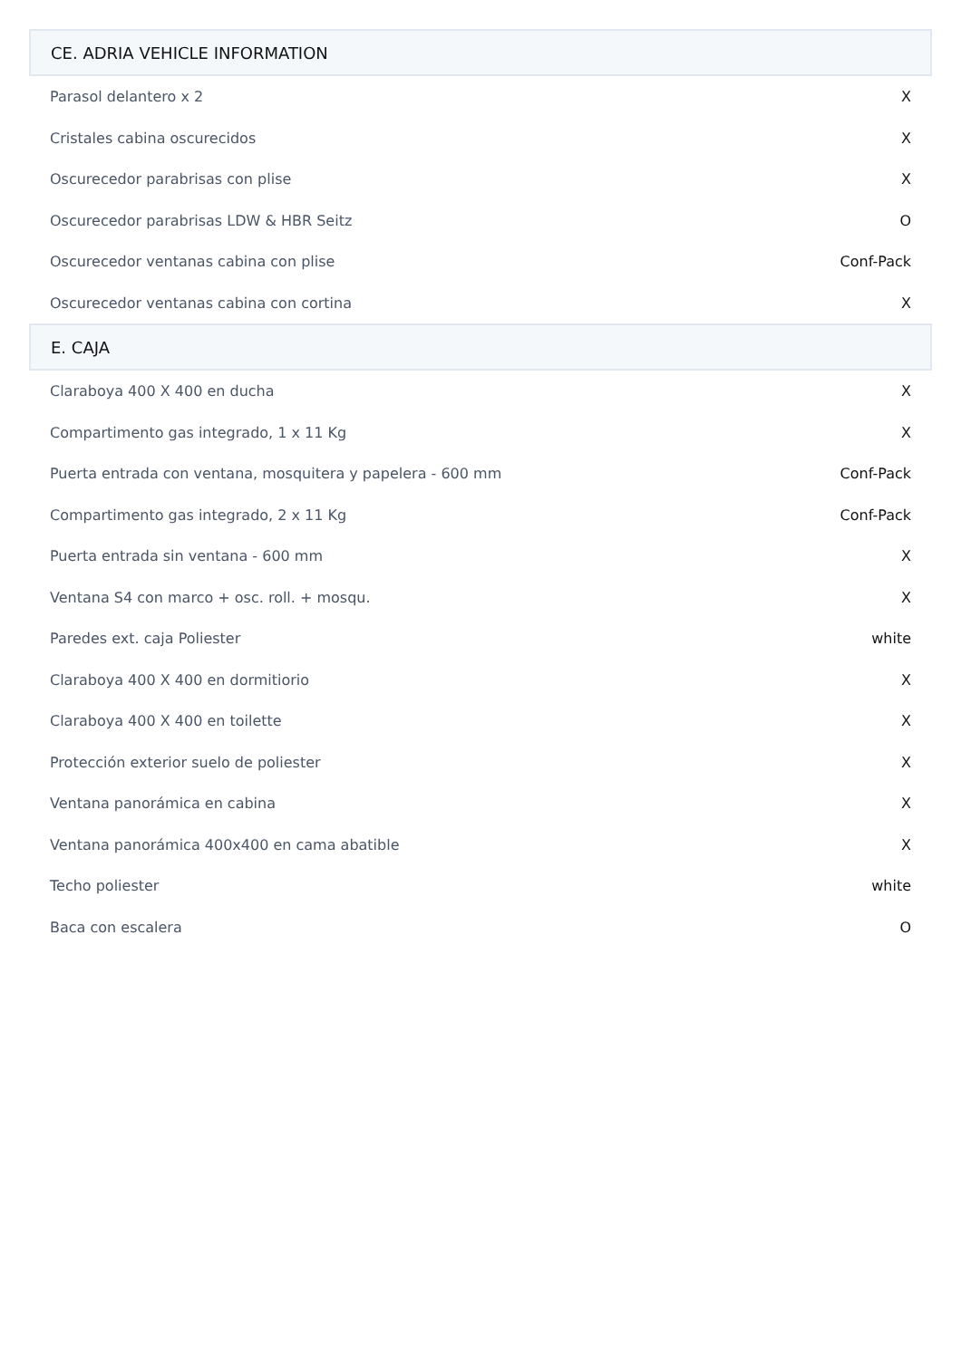| CE. ADRIA VEHICLE INFORMATION | |
| --- | --- |
| Parasol delantero x 2 | X |
| Cristales cabina oscurecidos | X |
| Oscurecedor parabrisas con plise | X |
| Oscurecedor parabrisas LDW & HBR Seitz | O |
| Oscurecedor ventanas cabina con plise | Conf-Pack |
| Oscurecedor ventanas cabina con cortina | X |
| E. CAJA | |
| Claraboya 400 X 400 en ducha | X |
| Compartimento gas integrado, 1 x 11 Kg | X |
| Puerta entrada con ventana, mosquitera y papelera - 600 mm | Conf-Pack |
| Compartimento gas integrado, 2 x 11 Kg | Conf-Pack |
| Puerta entrada sin ventana - 600 mm | X |
| Ventana S4 con marco + osc. roll. + mosqu. | X |
| Paredes ext. caja Poliester | white |
| Claraboya 400 X 400 en dormitiorio | X |
| Claraboya 400 X 400 en toilette | X |
| Protección exterior suelo de poliester | X |
| Ventana panorámica en cabina | X |
| Ventana panorámica 400x400 en cama abatible | X |
| Techo poliester | white |
| Baca con escalera | O |